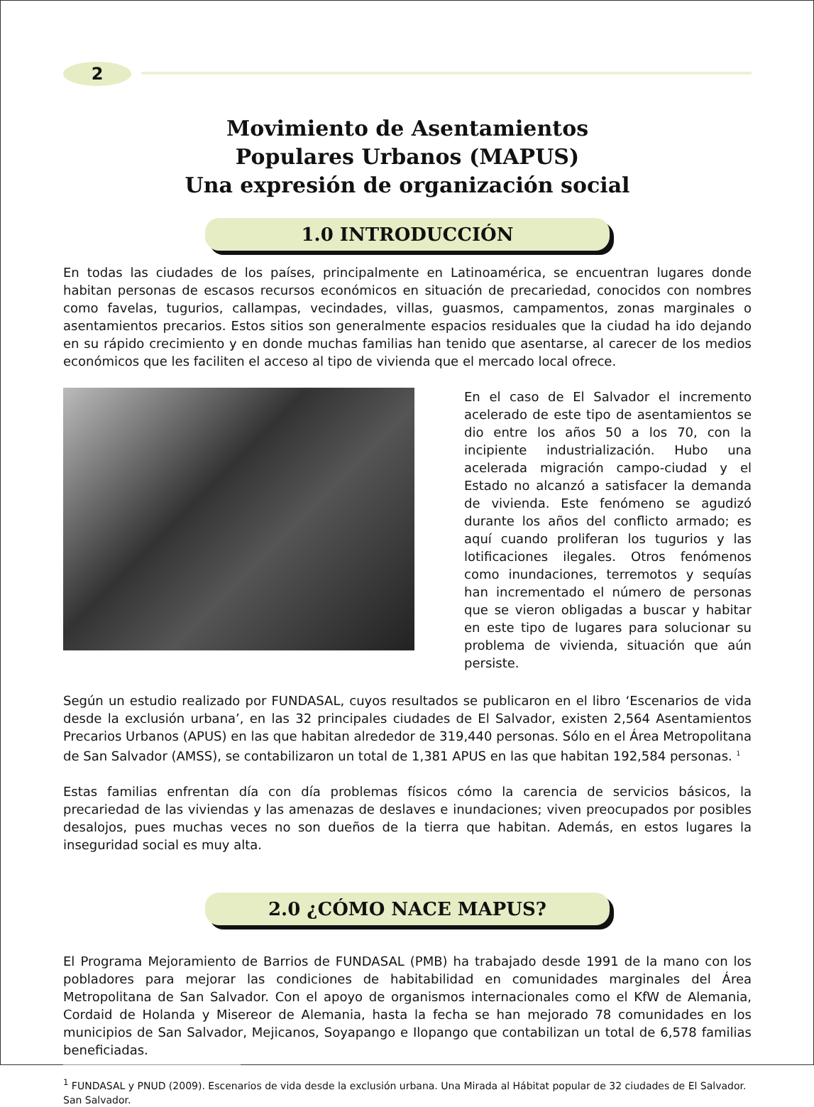2
Movimiento de Asentamientos
Populares Urbanos (MAPUS)
Una expresión de organización social
1.0 INTRODUCCIÓN
En todas las ciudades de los países, principalmente en Latinoamérica, se encuentran lugares donde habitan personas de escasos recursos económicos en situación de precariedad, conocidos con nombres como favelas, tugurios, callampas, vecindades, villas, guasmos, campamentos, zonas marginales o asentamientos precarios. Estos sitios son generalmente espacios residuales que la ciudad ha ido dejando en su rápido crecimiento y en donde muchas familias han tenido que asentarse, al carecer de los medios económicos que les faciliten el acceso al tipo de vivienda que el mercado local ofrece.
En el caso de El Salvador el incremento acelerado de este tipo de asentamientos se dio entre los años 50 a los 70, con la incipiente industrialización. Hubo una acelerada migración campo-ciudad y el Estado no alcanzó a satisfacer la demanda de vivienda. Este fenómeno se agudizó durante los años del conflicto armado; es aquí cuando proliferan los tugurios y las lotificaciones ilegales. Otros fenómenos como inundaciones, terremotos y sequías han incrementado el número de personas que se vieron obligadas a buscar y habitar en este tipo de lugares para solucionar su problema de vivienda, situación que aún persiste.
Según un estudio realizado por FUNDASAL, cuyos resultados se publicaron en el libro ‘Escenarios de vida desde la exclusión urbana’, en las 32 principales ciudades de El Salvador, existen 2,564 Asentamientos Precarios Urbanos (APUS) en las que habitan alrededor de 319,440 personas. Sólo en el Área Metropolitana de San Salvador (AMSS), se contabilizaron un total de 1,381 APUS en las que habitan 192,584 personas. <sup>1</sup>
Estas familias enfrentan día con día problemas físicos cómo la carencia de servicios básicos, la precariedad de las viviendas y las amenazas de deslaves e inundaciones; viven preocupados por posibles desalojos, pues muchas veces no son dueños de la tierra que habitan. Además, en estos lugares la inseguridad social es muy alta.
2.0 ¿CÓMO NACE MAPUS?
El Programa Mejoramiento de Barrios de FUNDASAL (PMB) ha trabajado desde 1991 de la mano con los pobladores para mejorar las condiciones de habitabilidad en comunidades marginales del Área Metropolitana de San Salvador. Con el apoyo de organismos internacionales como el KfW de Alemania, Cordaid de Holanda y Misereor de Alemania, hasta la fecha se han mejorado 78 comunidades en los municipios de San Salvador, Mejicanos, Soyapango e Ilopango que contabilizan un total de 6,578 familias beneficiadas.
<sup>1</sup> FUNDASAL y PNUD (2009). Escenarios de vida desde la exclusión urbana. Una Mirada al Hábitat popular de 32 ciudades de El Salvador. San Salvador.